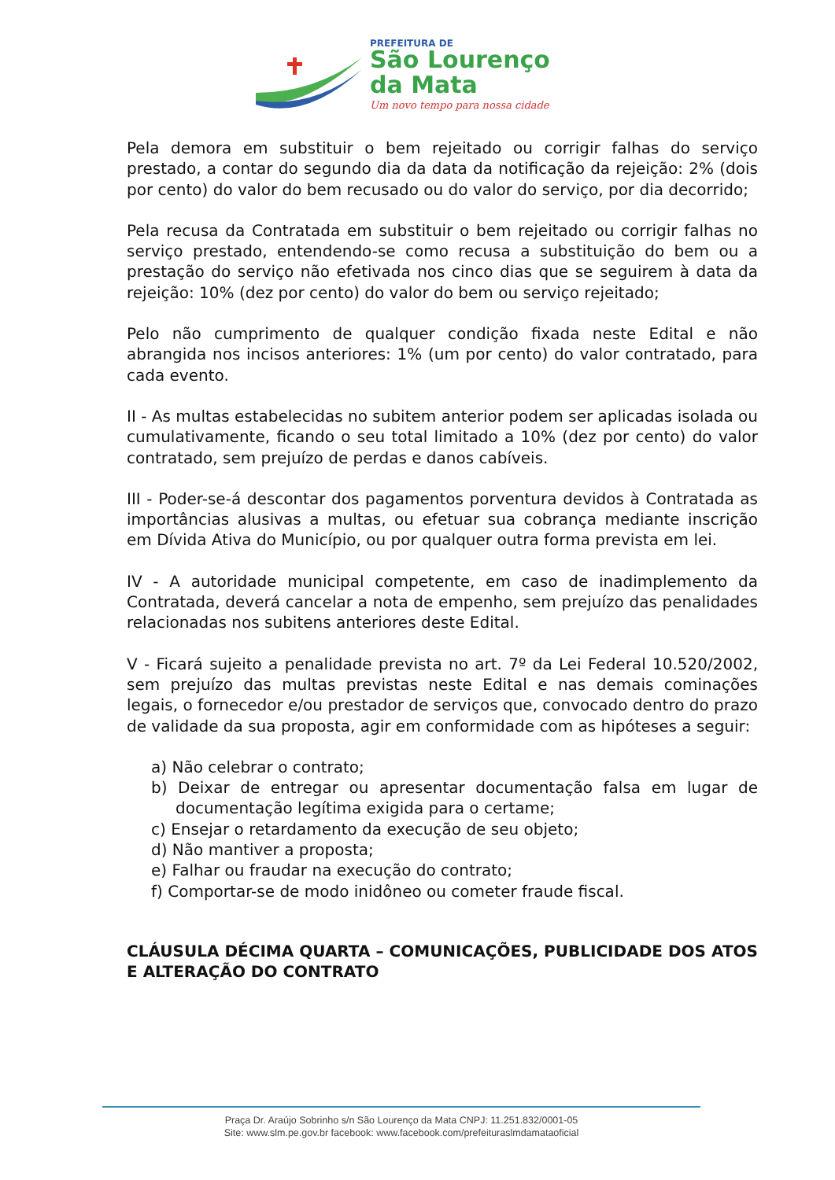PREFEITURA DE
São Lourenço
da Mata
Um novo tempo para nossa cidade
Pela demora em substituir o bem rejeitado ou corrigir falhas do serviço prestado, a contar do segundo dia da data da notificação da rejeição: 2% (dois por cento) do valor do bem recusado ou do valor do serviço, por dia decorrido;
Pela recusa da Contratada em substituir o bem rejeitado ou corrigir falhas no serviço prestado, entendendo-se como recusa a substituição do bem ou a prestação do serviço não efetivada nos cinco dias que se seguirem à data da rejeição: 10% (dez por cento) do valor do bem ou serviço rejeitado;
Pelo não cumprimento de qualquer condição fixada neste Edital e não abrangida nos incisos anteriores: 1% (um por cento) do valor contratado, para cada evento.
II - As multas estabelecidas no subitem anterior podem ser aplicadas isolada ou cumulativamente, ficando o seu total limitado a 10% (dez por cento) do valor contratado, sem prejuízo de perdas e danos cabíveis.
III - Poder-se-á descontar dos pagamentos porventura devidos à Contratada as importâncias alusivas a multas, ou efetuar sua cobrança mediante inscrição em Dívida Ativa do Município, ou por qualquer outra forma prevista em lei.
IV - A autoridade municipal competente, em caso de inadimplemento da Contratada, deverá cancelar a nota de empenho, sem prejuízo das penalidades relacionadas nos subitens anteriores deste Edital.
V - Ficará sujeito a penalidade prevista no art. 7º da Lei Federal 10.520/2002, sem prejuízo das multas previstas neste Edital e nas demais cominações legais, o fornecedor e/ou prestador de serviços que, convocado dentro do prazo de validade da sua proposta, agir em conformidade com as hipóteses a seguir:
a) Não celebrar o contrato;
b) Deixar de entregar ou apresentar documentação falsa em lugar de documentação legítima exigida para o certame;
c) Ensejar o retardamento da execução de seu objeto;
d) Não mantiver a proposta;
e) Falhar ou fraudar na execução do contrato;
f) Comportar-se de modo inidôneo ou cometer fraude fiscal.
CLÁUSULA DÉCIMA QUARTA – COMUNICAÇÕES, PUBLICIDADE DOS ATOS E ALTERAÇÃO DO CONTRATO
Praça Dr. Araújo Sobrinho s/n São Lourenço da Mata CNPJ: 11.251.832/0001-05
Site: www.slm.pe.gov.br facebook: www.facebook.com/prefeituraslmdamataoficial